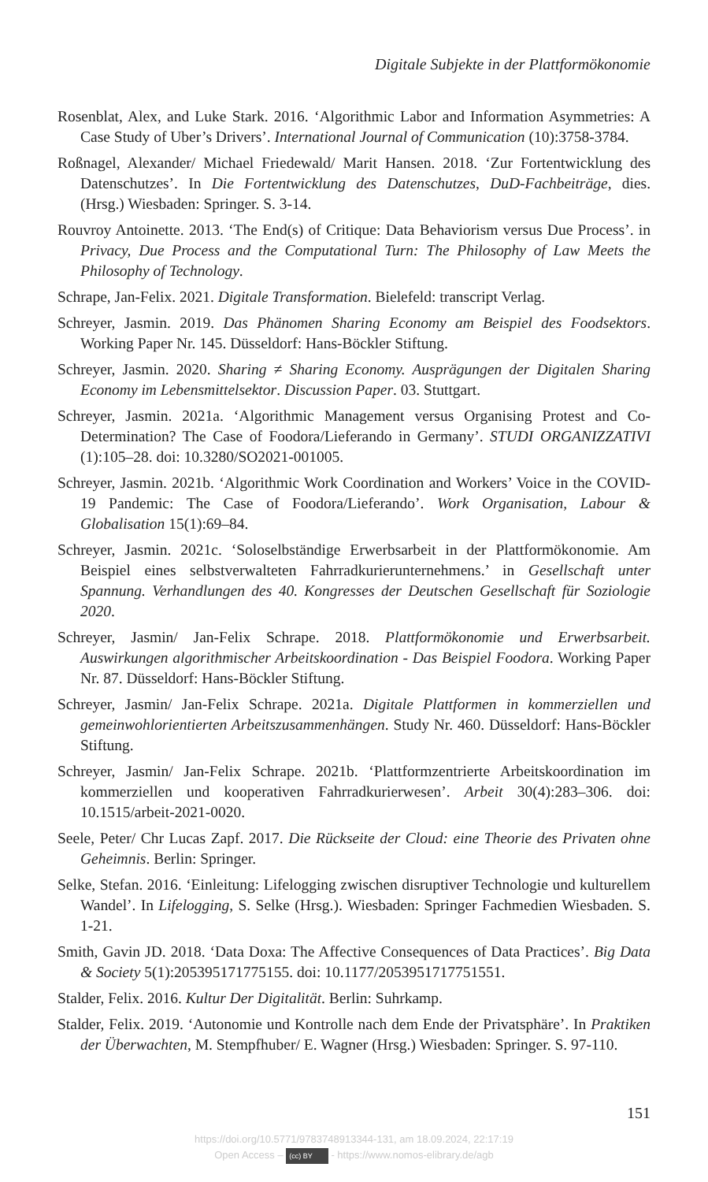Digitale Subjekte in der Plattformökonomie
Rosenblat, Alex, and Luke Stark. 2016. ‘Algorithmic Labor and Information Asymmetries: A Case Study of Uber’s Drivers’. International Journal of Communication (10):3758-3784.
Roßnagel, Alexander/ Michael Friedewald/ Marit Hansen. 2018. ‘Zur Fortentwicklung des Datenschutzes’. In Die Fortentwicklung des Datenschutzes, DuD-Fachbeiträge, dies. (Hrsg.) Wiesbaden: Springer. S. 3-14.
Rouvroy Antoinette. 2013. ‘The End(s) of Critique: Data Behaviorism versus Due Process’. in Privacy, Due Process and the Computational Turn: The Philosophy of Law Meets the Philosophy of Technology.
Schrape, Jan-Felix. 2021. Digitale Transformation. Bielefeld: transcript Verlag.
Schreyer, Jasmin. 2019. Das Phänomen Sharing Economy am Beispiel des Foodsektors. Working Paper Nr. 145. Düsseldorf: Hans-Böckler Stiftung.
Schreyer, Jasmin. 2020. Sharing ≠ Sharing Economy. Ausprägungen der Digitalen Sharing Economy im Lebensmittelsektor. Discussion Paper. 03. Stuttgart.
Schreyer, Jasmin. 2021a. ‘Algorithmic Management versus Organising Protest and Co-Determination? The Case of Foodora/Lieferando in Germany’. STUDI ORGANIZZATIVI (1):105–28. doi: 10.3280/SO2021-001005.
Schreyer, Jasmin. 2021b. ‘Algorithmic Work Coordination and Workers’ Voice in the COVID-19 Pandemic: The Case of Foodora/Lieferando’. Work Organisation, Labour & Globalisation 15(1):69–84.
Schreyer, Jasmin. 2021c. ‘Soloselbständige Erwerbsarbeit in der Plattformökonomie. Am Beispiel eines selbstverwalteten Fahrradkurierunternehmens.’ in Gesellschaft unter Spannung. Verhandlungen des 40. Kongresses der Deutschen Gesellschaft für Soziologie 2020.
Schreyer, Jasmin/ Jan-Felix Schrape. 2018. Plattformökonomie und Erwerbsarbeit. Auswirkungen algorithmischer Arbeitskoordination - Das Beispiel Foodora. Working Paper Nr. 87. Düsseldorf: Hans-Böckler Stiftung.
Schreyer, Jasmin/ Jan-Felix Schrape. 2021a. Digitale Plattformen in kommerziellen und gemeinwohlorientierten Arbeitszusammenhängen. Study Nr. 460. Düsseldorf: Hans-Böckler Stiftung.
Schreyer, Jasmin/ Jan-Felix Schrape. 2021b. ‘Plattformzentrierte Arbeitskoordination im kommerziellen und kooperativen Fahrradkurierwesen’. Arbeit 30(4):283–306. doi: 10.1515/arbeit-2021-0020.
Seele, Peter/ Chr Lucas Zapf. 2017. Die Rückseite der Cloud: eine Theorie des Privaten ohne Geheimnis. Berlin: Springer.
Selke, Stefan. 2016. ‘Einleitung: Lifelogging zwischen disruptiver Technologie und kulturellem Wandel’. In Lifelogging, S. Selke (Hrsg.). Wiesbaden: Springer Fachmedien Wiesbaden. S. 1-21.
Smith, Gavin JD. 2018. ‘Data Doxa: The Affective Consequences of Data Practices’. Big Data & Society 5(1):205395171775155. doi: 10.1177/2053951717751551.
Stalder, Felix. 2016. Kultur Der Digitalität. Berlin: Suhrkamp.
Stalder, Felix. 2019. ‘Autonomie und Kontrolle nach dem Ende der Privatsphäre’. In Praktiken der Überwachten, M. Stempfhuber/ E. Wagner (Hrsg.) Wiesbaden: Springer. S. 97-110.
151
https://doi.org/10.5771/9783748913344-131, am 18.09.2024, 22:17:19
Open Access – (cc) BY - https://www.nomos-elibrary.de/agb